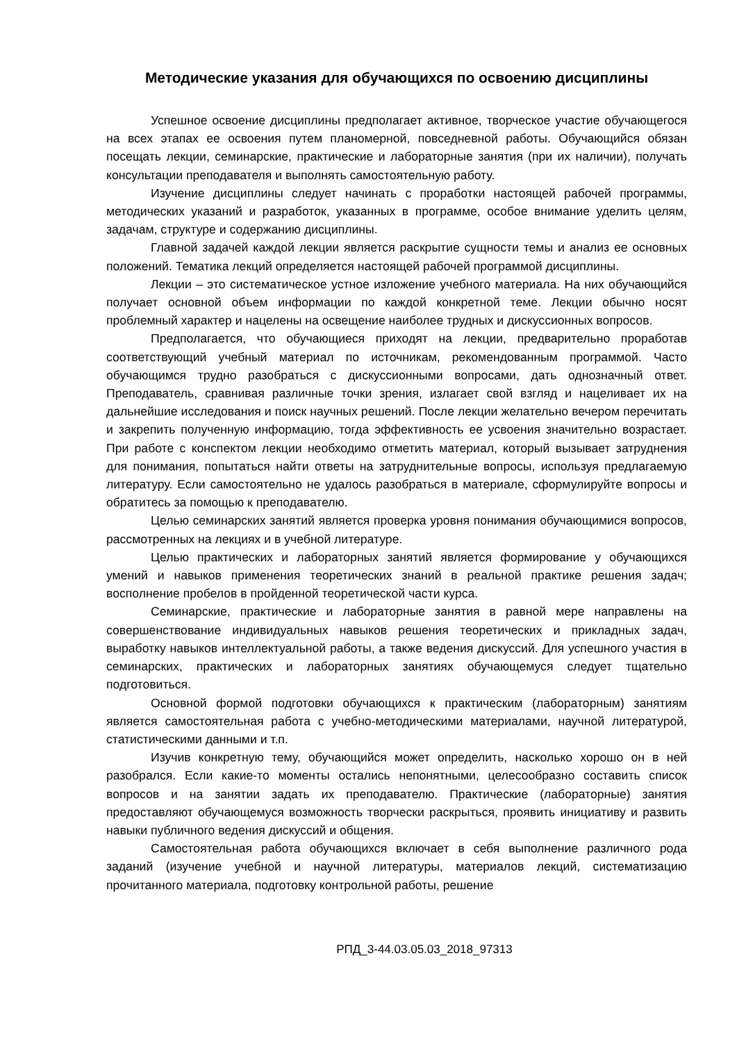Методические указания для обучающихся по освоению дисциплины
Успешное освоение дисциплины предполагает активное, творческое участие обучающегося на всех этапах ее освоения путем планомерной, повседневной работы. Обучающийся обязан посещать лекции, семинарские, практические и лабораторные занятия (при их наличии), получать консультации преподавателя и выполнять самостоятельную работу.
Изучение дисциплины следует начинать с проработки настоящей рабочей программы, методических указаний и разработок, указанных в программе, особое внимание уделить целям, задачам, структуре и содержанию дисциплины.
Главной задачей каждой лекции является раскрытие сущности темы и анализ ее основных положений. Тематика лекций определяется настоящей рабочей программой дисциплины.
Лекции – это систематическое устное изложение учебного материала. На них обучающийся получает основной объем информации по каждой конкретной теме. Лекции обычно носят проблемный характер и нацелены на освещение наиболее трудных и дискуссионных вопросов.
Предполагается, что обучающиеся приходят на лекции, предварительно проработав соответствующий учебный материал по источникам, рекомендованным программой. Часто обучающимся трудно разобраться с дискуссионными вопросами, дать однозначный ответ. Преподаватель, сравнивая различные точки зрения, излагает свой взгляд и нацеливает их на дальнейшие исследования и поиск научных решений. После лекции желательно вечером перечитать и закрепить полученную информацию, тогда эффективность ее усвоения значительно возрастает. При работе с конспектом лекции необходимо отметить материал, который вызывает затруднения для понимания, попытаться найти ответы на затруднительные вопросы, используя предлагаемую литературу. Если самостоятельно не удалось разобраться в материале, сформулируйте вопросы и обратитесь за помощью к преподавателю.
Целью семинарских занятий является проверка уровня понимания обучающимися вопросов, рассмотренных на лекциях и в учебной литературе.
Целью практических и лабораторных занятий является формирование у обучающихся умений и навыков применения теоретических знаний в реальной практике решения задач; восполнение пробелов в пройденной теоретической части курса.
Семинарские, практические и лабораторные занятия в равной мере направлены на совершенствование индивидуальных навыков решения теоретических и прикладных задач, выработку навыков интеллектуальной работы, а также ведения дискуссий. Для успешного участия в семинарских, практических и лабораторных занятиях обучающемуся следует тщательно подготовиться.
Основной формой подготовки обучающихся к практическим (лабораторным) занятиям является самостоятельная работа с учебно-методическими материалами, научной литературой, статистическими данными и т.п.
Изучив конкретную тему, обучающийся может определить, насколько хорошо он в ней разобрался. Если какие-то моменты остались непонятными, целесообразно составить список вопросов и на занятии задать их преподавателю. Практические (лабораторные) занятия предоставляют обучающемуся возможность творчески раскрыться, проявить инициативу и развить навыки публичного ведения дискуссий и общения.
Самостоятельная работа обучающихся включает в себя выполнение различного рода заданий (изучение учебной и научной литературы, материалов лекций, систематизацию прочитанного материала, подготовку контрольной работы, решение
РПД_3-44.03.05.03_2018_97313